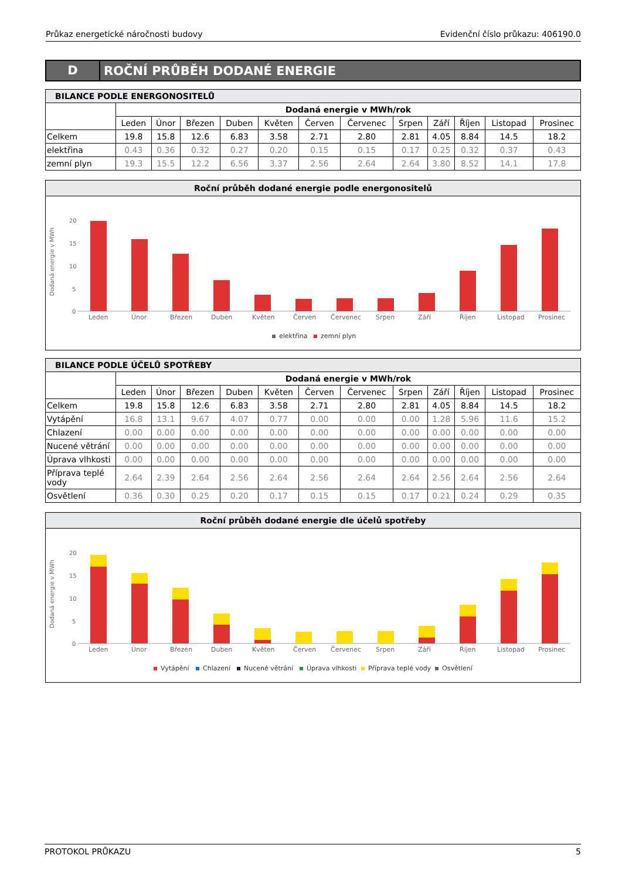Průkaz energetické náročnosti budovy Evidenční číslo průkazu: 406190.0
D
ROČNÍ PRŮBĚH DODANÉ ENERGIE
| BILANCE PODLE ENERGONOSITELŮ | | | | | | | | | | | | |
| | Dodaná energie v MWh/rok | | | | | | | | | | | |
| | Leden | Únor | Březen | Duben | Květen | Červen | Červenec | Srpen | Září | Říjen | Listopad | Prosinec |
| Celkem | 19.8 | 15.8 | 12.6 | 6.83 | 3.58 | 2.71 | 2.80 | 2.81 | 4.05 | 8.84 | 14.5 | 18.2 |
| elektřina | 0.43 | 0.36 | 0.32 | 0.27 | 0.20 | 0.15 | 0.15 | 0.17 | 0.25 | 0.32 | 0.37 | 0.43 |
| zemní plyn | 19.3 | 15.5 | 12.2 | 6.56 | 3.37 | 2.56 | 2.64 | 2.64 | 3.80 | 8.52 | 14.1 | 17.8 |
Roční průběh dodané energie podle energonositelů
Dodaná energie v MWh
20
15
10
5
0
Leden
Únor
Březen
Duben
Květen
Červen
Červenec
Srpen
Září
Říjen
Listopad
Prosinec
elektřina
zemní plyn
| BILANCE PODLE ÚČELŮ SPOTŘEBY | | | | | | | | | | | | |
| | Dodaná energie v MWh/rok | | | | | | | | | | | |
| | Leden | Únor | Březen | Duben | Květen | Červen | Červenec | Srpen | Září | Říjen | Listopad | Prosinec |
| Celkem | 19.8 | 15.8 | 12.6 | 6.83 | 3.58 | 2.71 | 2.80 | 2.81 | 4.05 | 8.84 | 14.5 | 18.2 |
| Vytápění | 16.8 | 13.1 | 9.67 | 4.07 | 0.77 | 0.00 | 0.00 | 0.00 | 1.28 | 5.96 | 11.6 | 15.2 |
| Chlazení | 0.00 | 0.00 | 0.00 | 0.00 | 0.00 | 0.00 | 0.00 | 0.00 | 0.00 | 0.00 | 0.00 | 0.00 |
| Nucené větrání | 0.00 | 0.00 | 0.00 | 0.00 | 0.00 | 0.00 | 0.00 | 0.00 | 0.00 | 0.00 | 0.00 | 0.00 |
| Úprava vlhkosti | 0.00 | 0.00 | 0.00 | 0.00 | 0.00 | 0.00 | 0.00 | 0.00 | 0.00 | 0.00 | 0.00 | 0.00 |
| Příprava teplé vody | 2.64 | 2.39 | 2.64 | 2.56 | 2.64 | 2.56 | 2.64 | 2.64 | 2.56 | 2.64 | 2.56 | 2.64 |
| Osvětlení | 0.36 | 0.30 | 0.25 | 0.20 | 0.17 | 0.15 | 0.15 | 0.17 | 0.21 | 0.24 | 0.29 | 0.35 |
Roční průběh dodané energie dle účelů spotřeby
Dodaná energie v MWh
20
15
10
5
0
Leden
Únor
Březen
Duben
Květen
Červen
Červenec
Srpen
Září
Říjen
Listopad
Prosinec
Vytápění
Chlazení
Nucené větrání
Úprava vlhkosti
Příprava teplé vody
Osvětlení
PROTOKOL PRŮKAZU 5